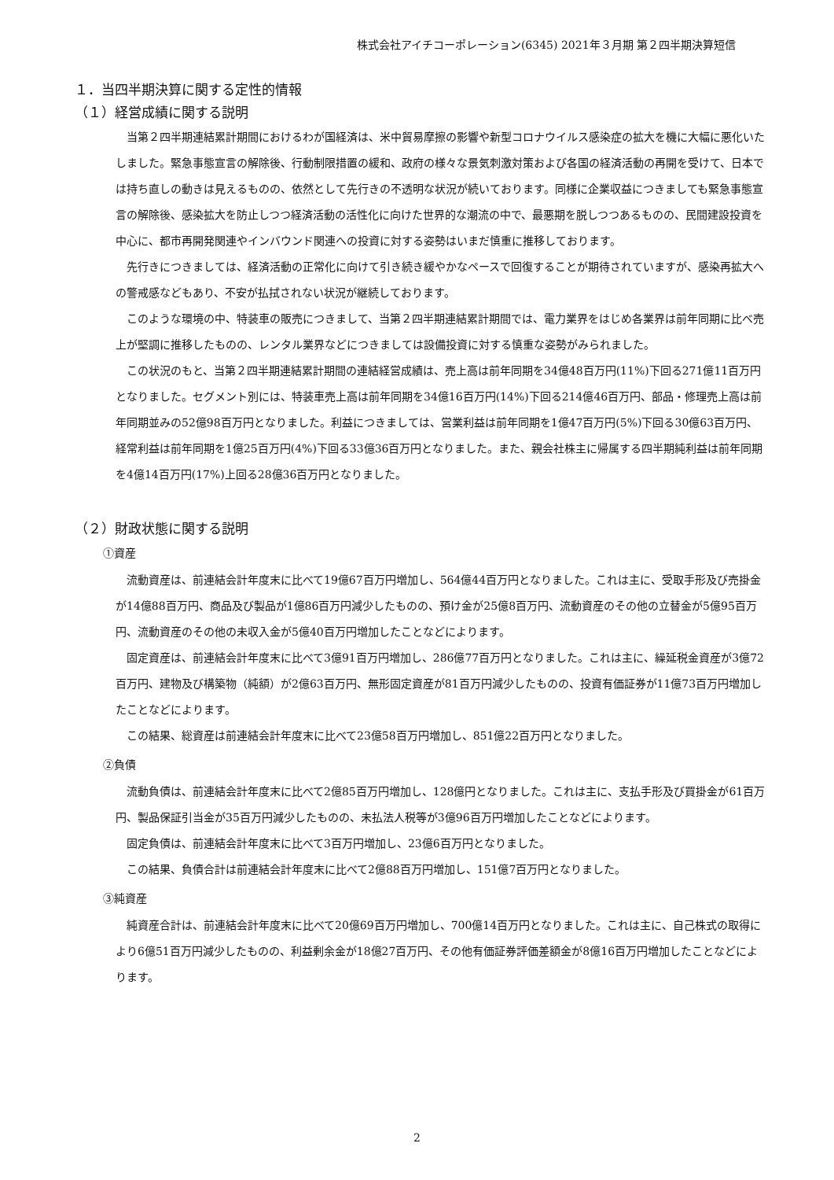株式会社アイチコーポレーション(6345) 2021年３月期 第２四半期決算短信
１．当四半期決算に関する定性的情報
（１）経営成績に関する説明
当第２四半期連結累計期間におけるわが国経済は、米中貿易摩擦の影響や新型コロナウイルス感染症の拡大を機に大幅に悪化いたしました。緊急事態宣言の解除後、行動制限措置の緩和、政府の様々な景気刺激対策および各国の経済活動の再開を受けて、日本では持ち直しの動きは見えるものの、依然として先行きの不透明な状況が続いております。同様に企業収益につきましても緊急事態宣言の解除後、感染拡大を防止しつつ経済活動の活性化に向けた世界的な潮流の中で、最悪期を脱しつつあるものの、民間建設投資を中心に、都市再開発関連やインバウンド関連への投資に対する姿勢はいまだ慎重に推移しております。
先行きにつきましては、経済活動の正常化に向けて引き続き緩やかなペースで回復することが期待されていますが、感染再拡大への警戒感などもあり、不安が払拭されない状況が継続しております。
このような環境の中、特装車の販売につきまして、当第２四半期連結累計期間では、電力業界をはじめ各業界は前年同期に比べ売上が堅調に推移したものの、レンタル業界などにつきましては設備投資に対する慎重な姿勢がみられました。
この状況のもと、当第２四半期連結累計期間の連結経営成績は、売上高は前年同期を34億48百万円(11%)下回る271億11百万円となりました。セグメント別には、特装車売上高は前年同期を34億16百万円(14%)下回る214億46百万円、部品・修理売上高は前年同期並みの52億98百万円となりました。利益につきましては、営業利益は前年同期を1億47百万円(5%)下回る30億63百万円、経常利益は前年同期を1億25百万円(4%)下回る33億36百万円となりました。また、親会社株主に帰属する四半期純利益は前年同期を4億14百万円(17%)上回る28億36百万円となりました。
（２）財政状態に関する説明
①資産
流動資産は、前連結会計年度末に比べて19億67百万円増加し、564億44百万円となりました。これは主に、受取手形及び売掛金が14億88百万円、商品及び製品が1億86百万円減少したものの、預け金が25億8百万円、流動資産のその他の立替金が5億95百万円、流動資産のその他の未収入金が5億40百万円増加したことなどによります。
固定資産は、前連結会計年度末に比べて3億91百万円増加し、286億77百万円となりました。これは主に、繰延税金資産が3億72百万円、建物及び構築物（純額）が2億63百万円、無形固定資産が81百万円減少したものの、投資有価証券が11億73百万円増加したことなどによります。
この結果、総資産は前連結会計年度末に比べて23億58百万円増加し、851億22百万円となりました。
②負債
流動負債は、前連結会計年度末に比べて2億85百万円増加し、128億円となりました。これは主に、支払手形及び買掛金が61百万円、製品保証引当金が35百万円減少したものの、未払法人税等が3億96百万円増加したことなどによります。
固定負債は、前連結会計年度末に比べて3百万円増加し、23億6百万円となりました。
この結果、負債合計は前連結会計年度末に比べて2億88百万円増加し、151億7百万円となりました。
③純資産
純資産合計は、前連結会計年度末に比べて20億69百万円増加し、700億14百万円となりました。これは主に、自己株式の取得により6億51百万円減少したものの、利益剰余金が18億27百万円、その他有価証券評価差額金が8億16百万円増加したことなどによります。
2